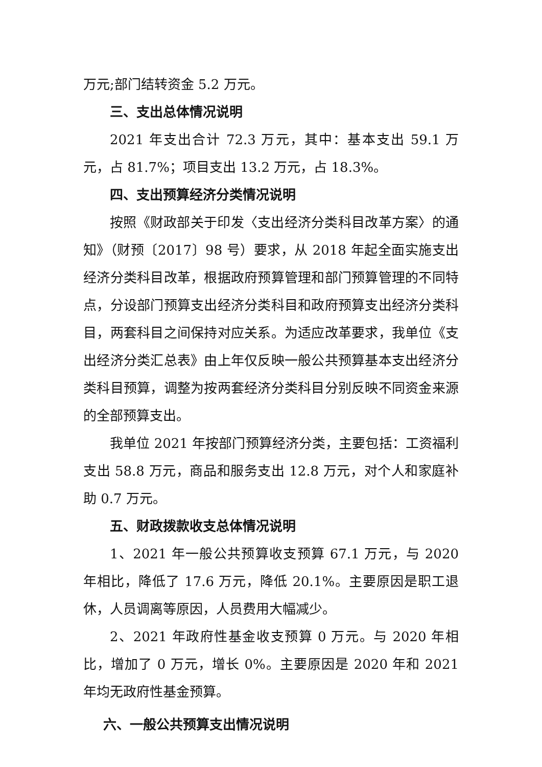万元;部门结转资金 5.2 万元。
三、支出总体情况说明
2021 年支出合计 72.3 万元，其中：基本支出 59.1 万元，占 81.7%；项目支出 13.2 万元，占 18.3%。
四、支出预算经济分类情况说明
按照《财政部关于印发〈支出经济分类科目改革方案〉的通知》（财预〔2017〕98 号）要求，从 2018 年起全面实施支出经济分类科目改革，根据政府预算管理和部门预算管理的不同特点，分设部门预算支出经济分类科目和政府预算支出经济分类科目，两套科目之间保持对应关系。为适应改革要求，我单位《支出经济分类汇总表》由上年仅反映一般公共预算基本支出经济分类科目预算，调整为按两套经济分类科目分别反映不同资金来源的全部预算支出。
我单位 2021 年按部门预算经济分类，主要包括：工资福利支出 58.8 万元，商品和服务支出 12.8 万元，对个人和家庭补助 0.7 万元。
五、财政拨款收支总体情况说明
1、2021 年一般公共预算收支预算 67.1 万元，与 2020 年相比，降低了 17.6 万元，降低 20.1%。主要原因是职工退休，人员调离等原因，人员费用大幅减少。
2、2021 年政府性基金收支预算 0 万元。与 2020 年相比，增加了 0 万元，增长 0%。主要原因是 2020 年和 2021 年均无政府性基金预算。
六、一般公共预算支出情况说明